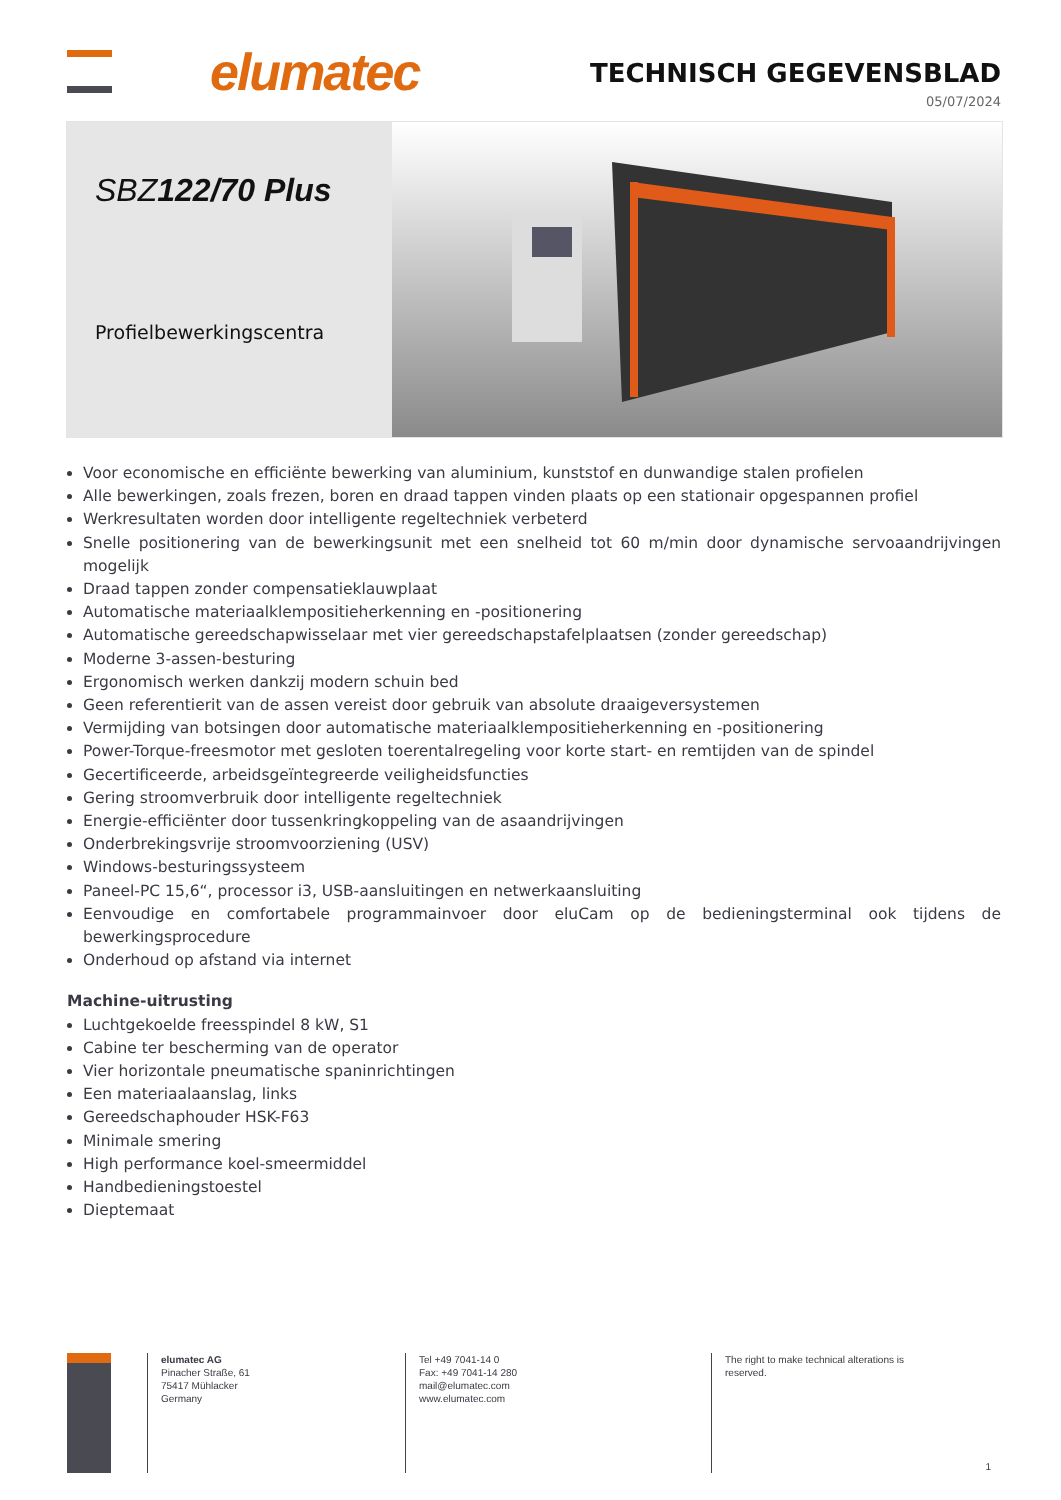elumatec TECHNISCH GEGEVENSBLAD
05/07/2024
SBZ122/70 Plus
Profielbewerkingscentra
Voor economische en efficiënte bewerking van aluminium, kunststof en dunwandige stalen profielen
Alle bewerkingen, zoals frezen, boren en draad tappen vinden plaats op een stationair opgespannen profiel
Werkresultaten worden door intelligente regeltechniek verbeterd
Snelle positionering van de bewerkingsunit met een snelheid tot 60 m/min door dynamische servoaandrijvingen mogelijk
Draad tappen zonder compensatieklauwplaat
Automatische materiaalklempositieherkenning en -positionering
Automatische gereedschapwisselaar met vier gereedschapstafelplaatsen (zonder gereedschap)
Moderne 3-assen-besturing
Ergonomisch werken dankzij modern schuin bed
Geen referentierit van de assen vereist door gebruik van absolute draaigeversystemen
Vermijding van botsingen door automatische materiaalklempositieherkenning en -positionering
Power-Torque-freesmotor met gesloten toerentalregeling voor korte start- en remtijden van de spindel
Gecertificeerde, arbeidsgeïntegreerde veiligheidsfuncties
Gering stroomverbruik door intelligente regeltechniek
Energie-efficiënter door tussenkringkoppeling van de asaandrijvingen
Onderbrekingsvrije stroomvoorziening (USV)
Windows-besturingssysteem
Paneel-PC 15,6“, processor i3, USB-aansluitingen en netwerkaansluiting
Eenvoudige en comfortabele programmainvoer door eluCam op de bedieningsterminal ook tijdens de bewerkingsprocedure
Onderhoud op afstand via internet
Machine-uitrusting
Luchtgekoelde freesspindel 8 kW, S1
Cabine ter bescherming van de operator
Vier horizontale pneumatische spaninrichtingen
Een materiaalaanslag, links
Gereedschaphouder HSK-F63
Minimale smering
High performance koel-smeermiddel
Handbedieningstoestel
Dieptemaat
elumatec AG
Pinacher Straße, 61
75417 Mühlacker
Germany
Tel +49 7041-14 0
Fax: +49 7041-14 280
mail@elumatec.com
www.elumatec.com
The right to make technical alterations is reserved.
1